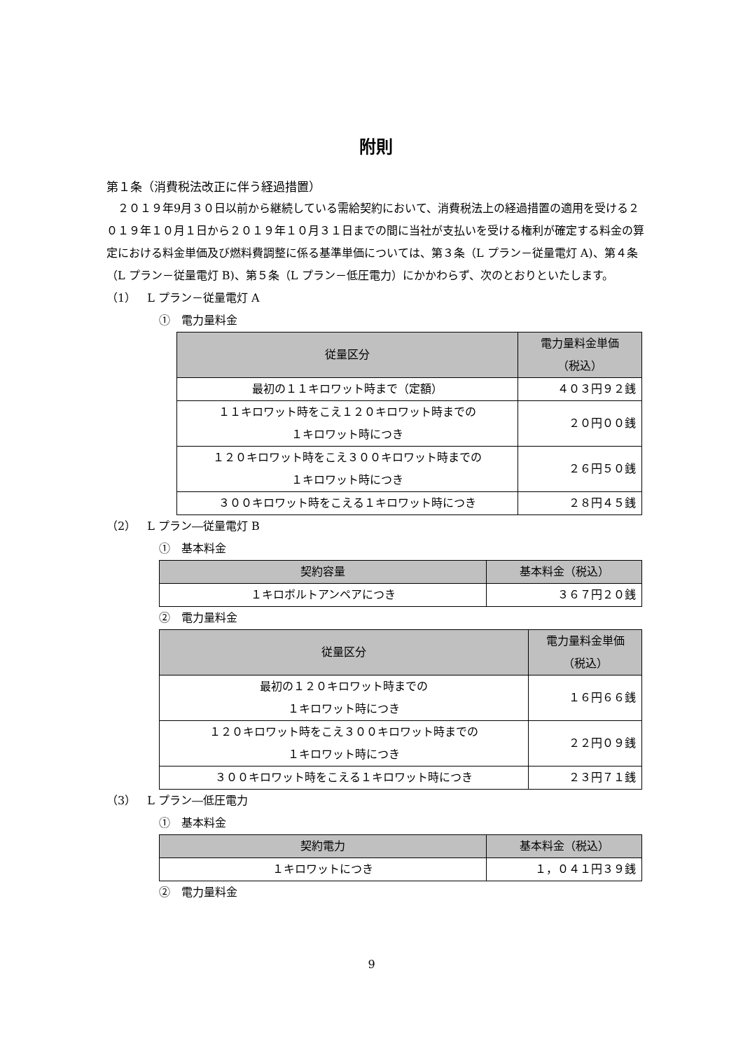附則
第１条（消費税法改正に伴う経過措置）
２０１９年9月３０日以前から継続している需給契約において、消費税法上の経過措置の適用を受ける２０１９年１０月１日から２０１９年１０月３１日までの間に当社が支払いを受ける権利が確定する料金の算定における料金単価及び燃料費調整に係る基準単価については、第３条（L プラン－従量電灯 A)、第４条（L プラン－従量電灯 B)、第５条（L プラン－低圧電力）にかかわらず、次のとおりといたします。
（1）　L プラン－従量電灯 A
①　電力量料金
| 従量区分 | 電力量料金単価 （税込） |
| --- | --- |
| 最初の１１キロワット時まで（定額） | ４０３円９２銭 |
| １１キロワット時をこえ１２０キロワット時までの １キロワット時につき | ２０円００銭 |
| １２０キロワット時をこえ３００キロワット時までの １キロワット時につき | ２６円５０銭 |
| ３００キロワット時をこえる１キロワット時につき | ２８円４５銭 |
（2）　L プラン―従量電灯 B
①　基本料金
| 契約容量 | 基本料金（税込） |
| --- | --- |
| １キロボルトアンペアにつき | ３６７円２０銭 |
②　電力量料金
| 従量区分 | 電力量料金単価 （税込） |
| --- | --- |
| 最初の１２０キロワット時までの １キロワット時につき | １６円６６銭 |
| １２０キロワット時をこえ３００キロワット時までの １キロワット時につき | ２２円０９銭 |
| ３００キロワット時をこえる１キロワット時につき | ２３円７１銭 |
（3）　L プラン―低圧電力
①　基本料金
| 契約電力 | 基本料金（税込） |
| --- | --- |
| １キロワットにつき | １，０４１円３９銭 |
②　電力量料金
9